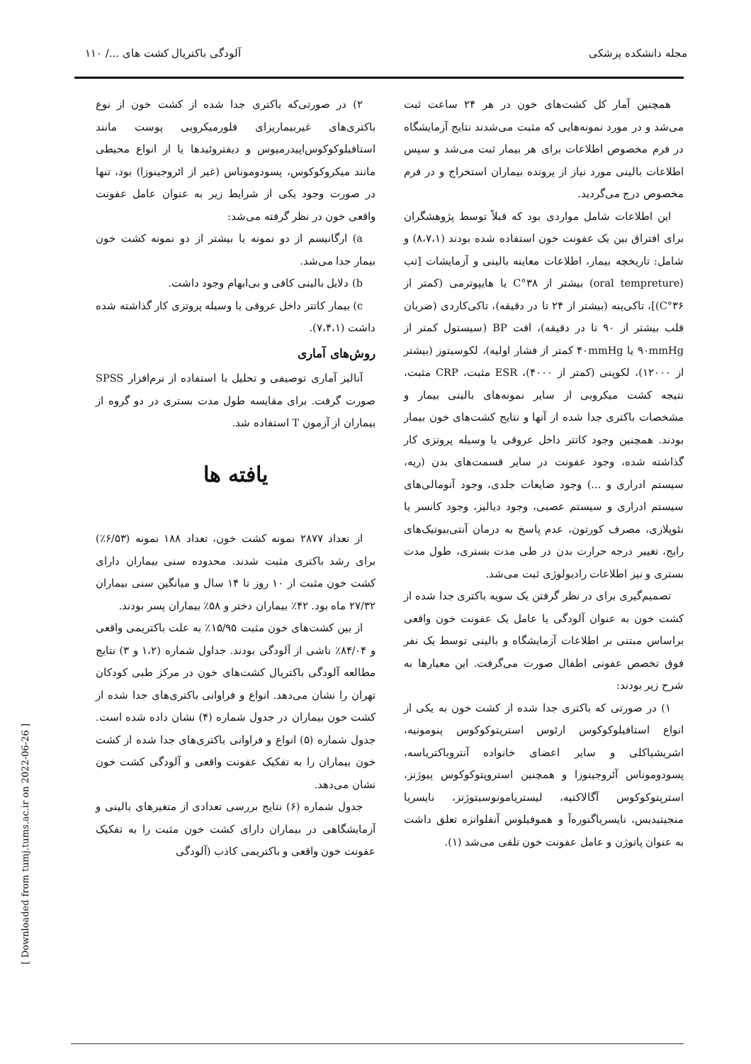مجله دانشکده پزشکی آلودگی باکتریال کشت های .../ ۱۱۰
همچنین آمار کل کشت‌های خون در هر ۲۴ ساعت ثبت می‌شد و در مورد نمونه‌هایی که مثبت می‌شدند نتایج آزمایشگاه در فرم مخصوص اطلاعات برای هر بیمار ثبت می‌شد و سپس اطلاعات بالینی مورد نیاز از پرونده بیماران استخراج و در فرم مخصوص درج می‌گردید.
این اطلاعات شامل مواردی بود که قبلاً توسط پژوهشگران برای افتراق بین یک عفونت خون استفاده شده بودند (۸،۷،۱) و شامل: تاریخچه بیمار، اطلاعات معاینه بالینی و آزمایشات [تب (oral tempreture) بیشتر از ۳۸°C یا هایپوترمی (کمتر از ۳۶°C)]، تاکی‌پنه (بیشتر از ۲۴ تا در دقیقه)، تاکی‌کاردی (ضربان قلب بیشتر از ۹۰ تا در دقیقه)، افت BP (سیستول کمتر از ۹۰mmHg یا ۴۰mmHg کمتر از فشار اولیه)، لکوسیتوز (بیشتر از ۱۲۰۰۰)، لکوپنی (کمتر از ۴۰۰۰)، ESR مثبت، CRP مثبت، نتیجه کشت میکروبی از سایر نمونه‌های بالینی بیمار و مشخصات باکتری جدا شده از آنها و نتایج کشت‌های خون بیمار بودند. همچنین وجود کاتتر داخل عروقی یا وسیله پروتزی کار گذاشته شده، وجود عفونت در سایر قسمت‌های بدن (ریه، سیستم ادراری و ...) وجود ضایعات جلدی، وجود آنومالی‌های سیستم ادراری و سیستم عصبی، وجود دیالیز، وجود کانسر یا نئوپلازی، مصرف کورتون، عدم پاسخ به درمان آنتی‌بیوتیک‌های رایج، تغییر درجه حرارت بدن در طی مدت بستری، طول مدت بستری و نیز اطلاعات رادیولوژی ثبت می‌شد.
تصمیم‌گیری برای در نظر گرفتن یک سویه باکتری جدا شده از کشت خون به عنوان آلودگی یا عامل یک عفونت خون واقعی براساس مبتنی بر اطلاعات آزمایشگاه و بالینی توسط یک نفر فوق تخصص عفونی اطفال صورت می‌گرفت. این معیارها به شرح زیر بودند:
۱) در صورتی که باکتری جدا شده از کشت خون به یکی از انواع استافیلوکوکوس ارئوس استرپتوکوکوس پنومونیه، اشریشیاکلی و سایر اعضای خانواده آنتروباکتریاسه، پسودوموناس آئروجینوزا و همچنین استروپتوکوکوس پیوژنز، استرپتوکوکوس آگالاکتیه، لیستریامونوسیتوژنز، نایسریا منجیتیدیس، نایسریاگنوره‌آ و هموفیلوس آنفلوانزه تعلق داشت به عنوان پاتوژن و عامل عفونت خون تلقی می‌شد (۱).
۲) در صورتی‌که باکتری جدا شده از کشت خون از نوع باکتری‌های غیربیماریزای فلورمیکروبی پوست مانند استافیلوکوکوس‌اپیدرمیوس و دیفتروئیدها یا از انواع محیطی مانند میکروکوکوس، پسودوموناس (غیر از ائروجینوزا) بود، تنها در صورت وجود یکی از شرایط زیر به عنوان عامل عفونت واقعی خون در نظر گرفته می‌شد:
a) ارگانیسم از دو نمونه یا بیشتر از دو نمونه کشت خون بیمار جدا می‌شد.
b) دلایل بالینی کافی و بی‌ابهام وجود داشت.
c) بیمار کاتتر داخل عروقی یا وسیله پروتزی کار گذاشته شده داشت (۷،۴،۱).
روش‌های آماری
آنالیز آماری توصیفی و تحلیل با استفاده از نرم‌افزار SPSS صورت گرفت. برای مقایسه طول مدت بستری در دو گروه از بیماران از آزمون T استفاده شد.
یافته ها
از تعداد ۲۸۷۷ نمونه کشت خون، تعداد ۱۸۸ نمونه (۶/۵۳٪) برای رشد باکتری مثبت شدند. محدوده سنی بیماران دارای کشت خون مثبت از ۱۰ روز تا ۱۴ سال و میانگین سنی بیماران ۲۷/۳۲ ماه بود. ۴۲٪ بیماران دختر و ۵۸٪ بیماران پسر بودند.
از بین کشت‌های خون مثبت ۱۵/۹۵٪ به علت باکتریمی واقعی و ۸۴/۰۴٪ ناشی از آلودگی بودند. جداول شماره (۱،۲ و ۳) نتایج مطالعه آلودگی باکتریال کشت‌های خون در مرکز طبی کودکان تهران را نشان می‌دهد. انواع و فراوانی باکتری‌های جدا شده از کشت خون بیماران در جدول شماره (۴) نشان داده شده است. جدول شماره (۵) انواع و فراوانی باکتری‌های جدا شده از کشت خون بیماران را به تفکیک عفونت واقعی و آلودگی کشت خون نشان می‌دهد.
جدول شماره (۶) نتایج بررسی تعدادی از متغیرهای بالینی و آزمایشگاهی در بیماران دارای کشت خون مثبت را به تفکیک عفونت خون واقعی و باکتریمی کاذب (آلودگی
[ Downloaded from tumj.tums.ac.ir on 2022-06-26 ]